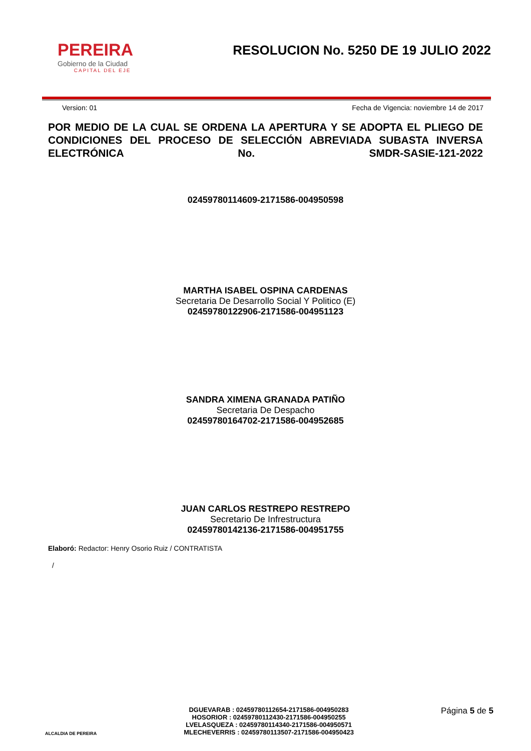PEREIRA
Gobierno de la Ciudad
CAPITAL DEL EJE
RESOLUCION No. 5250 DE 19 JULIO 2022
Version: 01 Fecha de Vigencia: noviembre 14 de 2017
POR MEDIO DE LA CUAL SE ORDENA LA APERTURA Y SE ADOPTA EL PLIEGO DE CONDICIONES DEL PROCESO DE SELECCIÓN ABREVIADA SUBASTA INVERSA ELECTRÓNICA No. SMDR-SASIE-121-2022
02459780114609-2171586-004950598
MARTHA ISABEL OSPINA CARDENAS
Secretaria De Desarrollo Social Y Politico (E)
02459780122906-2171586-004951123
SANDRA XIMENA GRANADA PATIÑO
Secretaria De Despacho
02459780164702-2171586-004952685
JUAN CARLOS RESTREPO RESTREPO
Secretario De Infrestructura
02459780142136-2171586-004951755
Elaboró: Redactor: Henry Osorio Ruiz / CONTRATISTA
/
ALCALDIA DE PEREIRA
DGUEVARAB : 02459780112654-2171586-004950283
HOSORIOR : 02459780112430-2171586-004950255
LVELASQUEZA : 02459780114340-2171586-004950571
MLECHEVERRIS : 02459780113507-2171586-004950423
Página 5 de 5